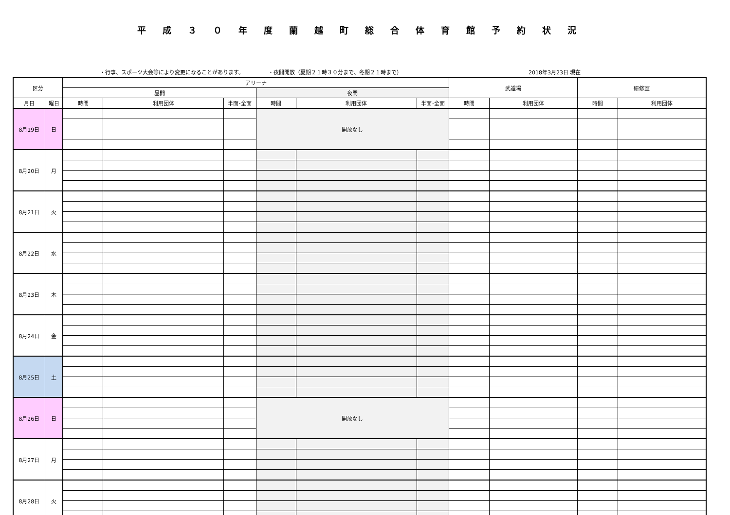平成３０年度蘭越町総合体育館予約状況
・行事、スポーツ大会等により変更になることがあります。 ・夜間開放（夏期２１時３０分まで、冬期２１時まで） 2018年3月23日 現在
| 区分 | | アリーナ | | | | | | 武道場 | | 研修室 | |
| --- | --- | --- | --- | --- | --- | --- | --- | --- | --- | --- | --- |
| | | 昼間 | | | 夜間 | | | | | | |
| 月日 | 曜日 | 時間 | 利用団体 | 半面･全面 | 時間 | 利用団体 | 半面･全面 | 時間 | 利用団体 | 時間 | 利用団体 |
| 8月19日 | 日 | | | | 開放なし | | | | | | |
| 8月20日 | 月 | | | | | | | | | | |
| 8月21日 | 火 | | | | | | | | | | |
| 8月22日 | 水 | | | | | | | | | | |
| 8月23日 | 木 | | | | | | | | | | |
| 8月24日 | 金 | | | | | | | | | | |
| 8月25日 | 土 | | | | | | | | | | |
| 8月26日 | 日 | | | | 開放なし | | | | | | |
| 8月27日 | 月 | | | | | | | | | | |
| 8月28日 | 火 | | | | | | | | | | |